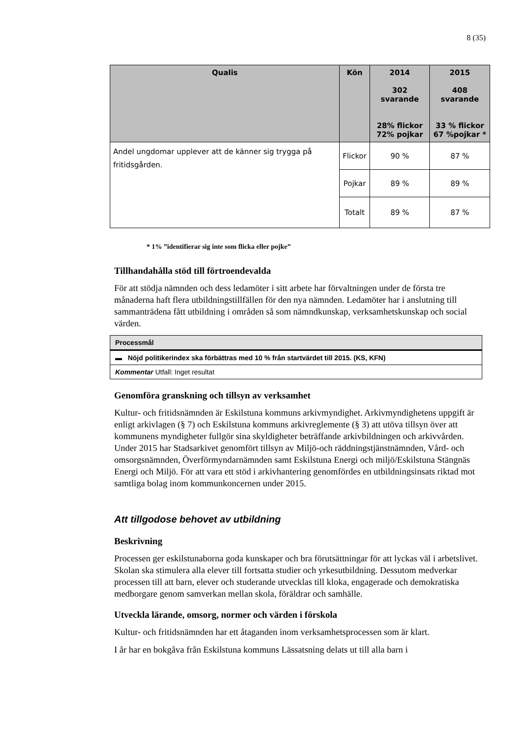8 (35)
| Qualis | Kön | 2014 302 svarande 28% flickor 72% pojkar | 2015 408 svarande 33 % flickor 67 %pojkar * |
| --- | --- | --- | --- |
| Andel ungdomar upplever att de känner sig trygga på fritidsgården. | Flickor | 90 % | 87 % |
| | Pojkar | 89 % | 89 % |
| | Totalt | 89 % | 87 % |
* 1% ”identifierar sig inte som flicka eller pojke”
Tillhandahålla stöd till förtroendevalda
För att stödja nämnden och dess ledamöter i sitt arbete har förvaltningen under de första tre månaderna haft flera utbildningstillfällen för den nya nämnden. Ledamöter har i anslutning till sammanträdena fått utbildning i områden så som nämndkunskap, verksamhetskunskap och social värden.
| Processmål |
| ▬ Nöjd politikerindex ska förbättras med 10 % från startvärdet till 2015. (KS, KFN) |
| Kommentar Utfall: Inget resultat |
Genomföra granskning och tillsyn av verksamhet
Kultur- och fritidsnämnden är Eskilstuna kommuns arkivmyndighet. Arkivmyndighetens uppgift är enligt arkivlagen (§ 7) och Eskilstuna kommuns arkivreglemente (§ 3) att utöva tillsyn över att kommunens myndigheter fullgör sina skyldigheter beträffande arkivbildningen och arkivvården. Under 2015 har Stadsarkivet genomfört tillsyn av Miljö-och räddningstjänstnämnden, Vård- och omsorgsnämnden, Överförmyndarnämnden samt Eskilstuna Energi och miljö/Eskilstuna Stängnäs Energi och Miljö. För att vara ett stöd i arkivhantering genomfördes en utbildningsinsats riktad mot samtliga bolag inom kommunkoncernen under 2015.
Att tillgodose behovet av utbildning
Beskrivning
Processen ger eskilstunaborna goda kunskaper och bra förutsättningar för att lyckas väl i arbetslivet. Skolan ska stimulera alla elever till fortsatta studier och yrkesutbildning. Dessutom medverkar processen till att barn, elever och studerande utvecklas till kloka, engagerade och demokratiska medborgare genom samverkan mellan skola, föräldrar och samhälle.
Utveckla lärande, omsorg, normer och värden i förskola
Kultur- och fritidsnämnden har ett åtaganden inom verksamhetsprocessen som är klart.
I år har en bokgåva från Eskilstuna kommuns Lässatsning delats ut till alla barn i